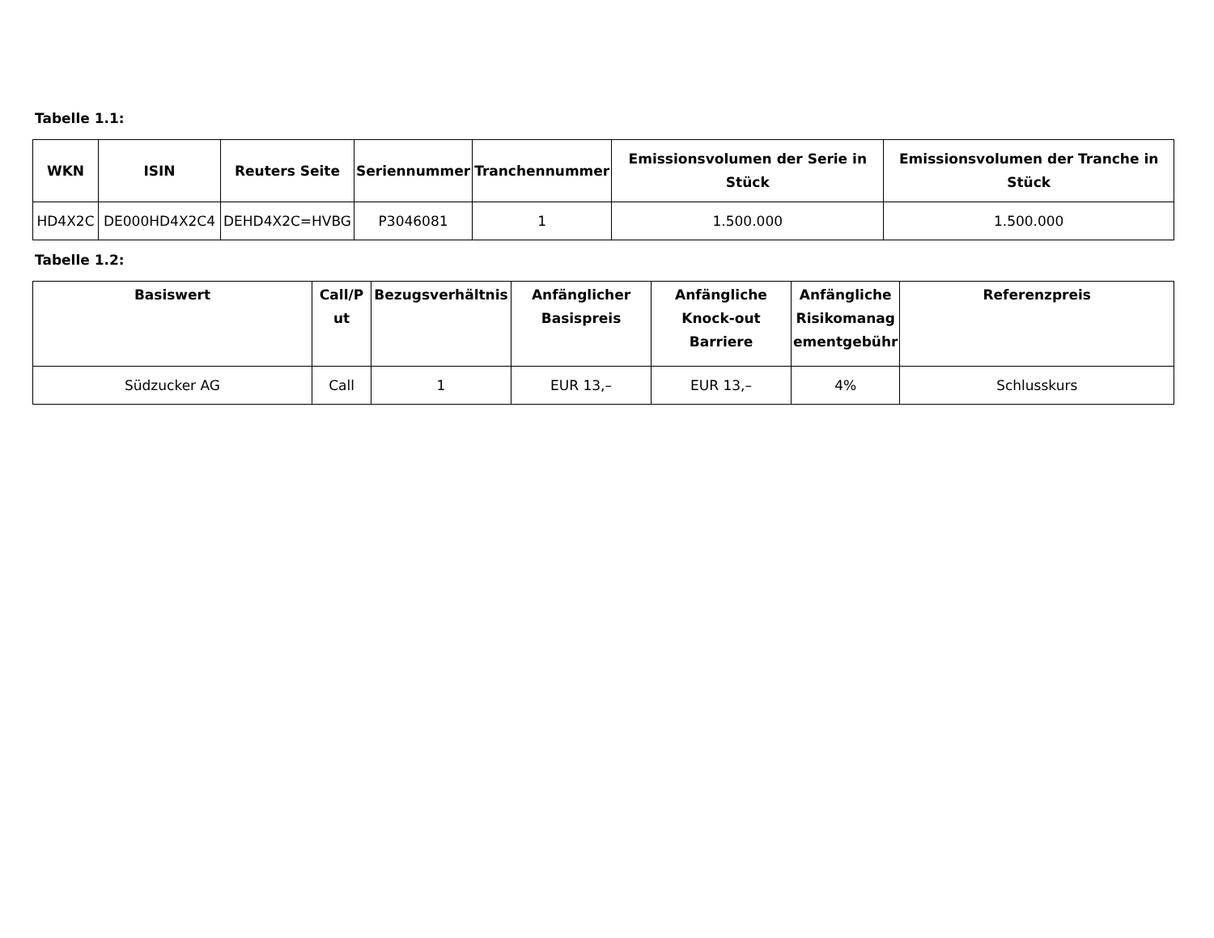Tabelle 1.1:
| WKN | ISIN | Reuters Seite | Seriennummer | Tranchennummer | Emissionsvolumen der Serie in Stück | Emissionsvolumen der Tranche in Stück |
| --- | --- | --- | --- | --- | --- | --- |
| HD4X2C | DE000HD4X2C4 | DEHD4X2C=HVBG | P3046081 | 1 | 1.500.000 | 1.500.000 |
Tabelle 1.2:
| Basiswert | Call/P ut | Bezugsverhältnis | Anfänglicher Basispreis | Anfängliche Knock-out Barriere | Anfängliche Risikomanag ementgebühr | Referenzpreis |
| --- | --- | --- | --- | --- | --- | --- |
| Südzucker AG | Call | 1 | EUR 13,– | EUR 13,– | 4% | Schlusskurs |